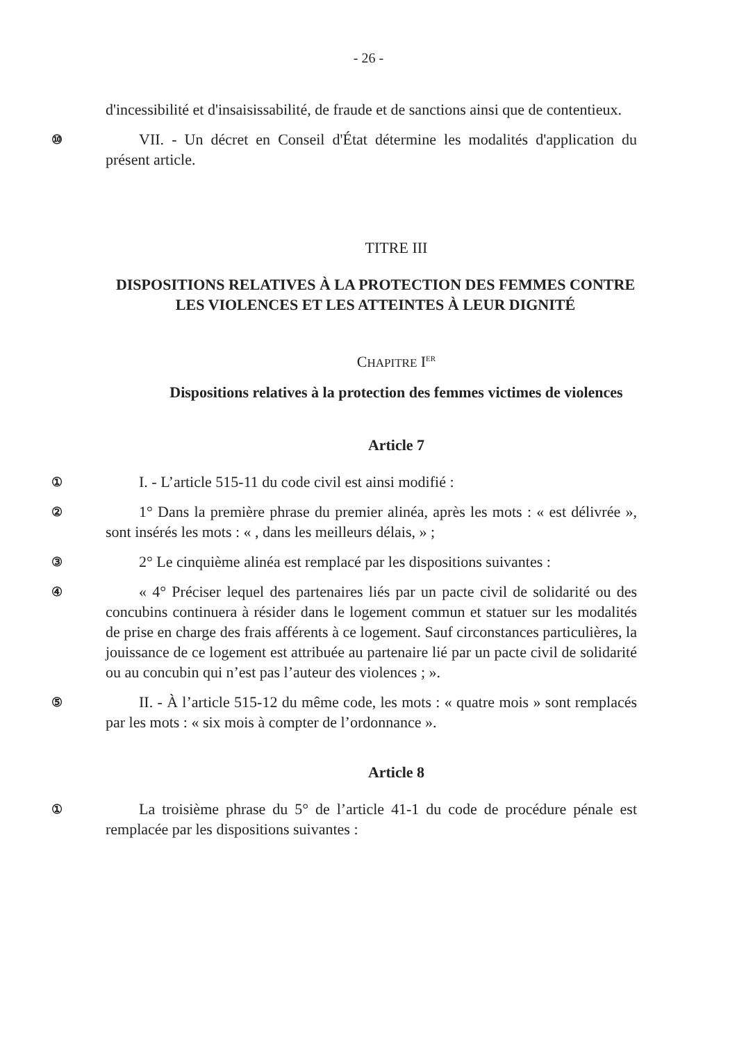- 26 -
d'incessibilité et d'insaisissabilité, de fraude et de sanctions ainsi que de contentieux.
⑩
VII. - Un décret en Conseil d'État détermine les modalités d'application du présent article.
TITRE III
DISPOSITIONS RELATIVES À LA PROTECTION DES FEMMES CONTRE LES VIOLENCES ET LES ATTEINTES À LEUR DIGNITÉ
CHAPITRE I<sup>ER</sup>
Dispositions relatives à la protection des femmes victimes de violences
Article 7
①
I. - L’article 515-11 du code civil est ainsi modifié :
②
1° Dans la première phrase du premier alinéa, après les mots : « est délivrée », sont insérés les mots : « , dans les meilleurs délais, » ;
③
2° Le cinquième alinéa est remplacé par les dispositions suivantes :
④
« 4° Préciser lequel des partenaires liés par un pacte civil de solidarité ou des concubins continuera à résider dans le logement commun et statuer sur les modalités de prise en charge des frais afférents à ce logement. Sauf circonstances particulières, la jouissance de ce logement est attribuée au partenaire lié par un pacte civil de solidarité ou au concubin qui n’est pas l’auteur des violences ; ».
⑤
II. - À l’article 515-12 du même code, les mots : « quatre mois » sont remplacés par les mots : « six mois à compter de l’ordonnance ».
Article 8
①
La troisième phrase du 5° de l’article 41-1 du code de procédure pénale est remplacée par les dispositions suivantes :